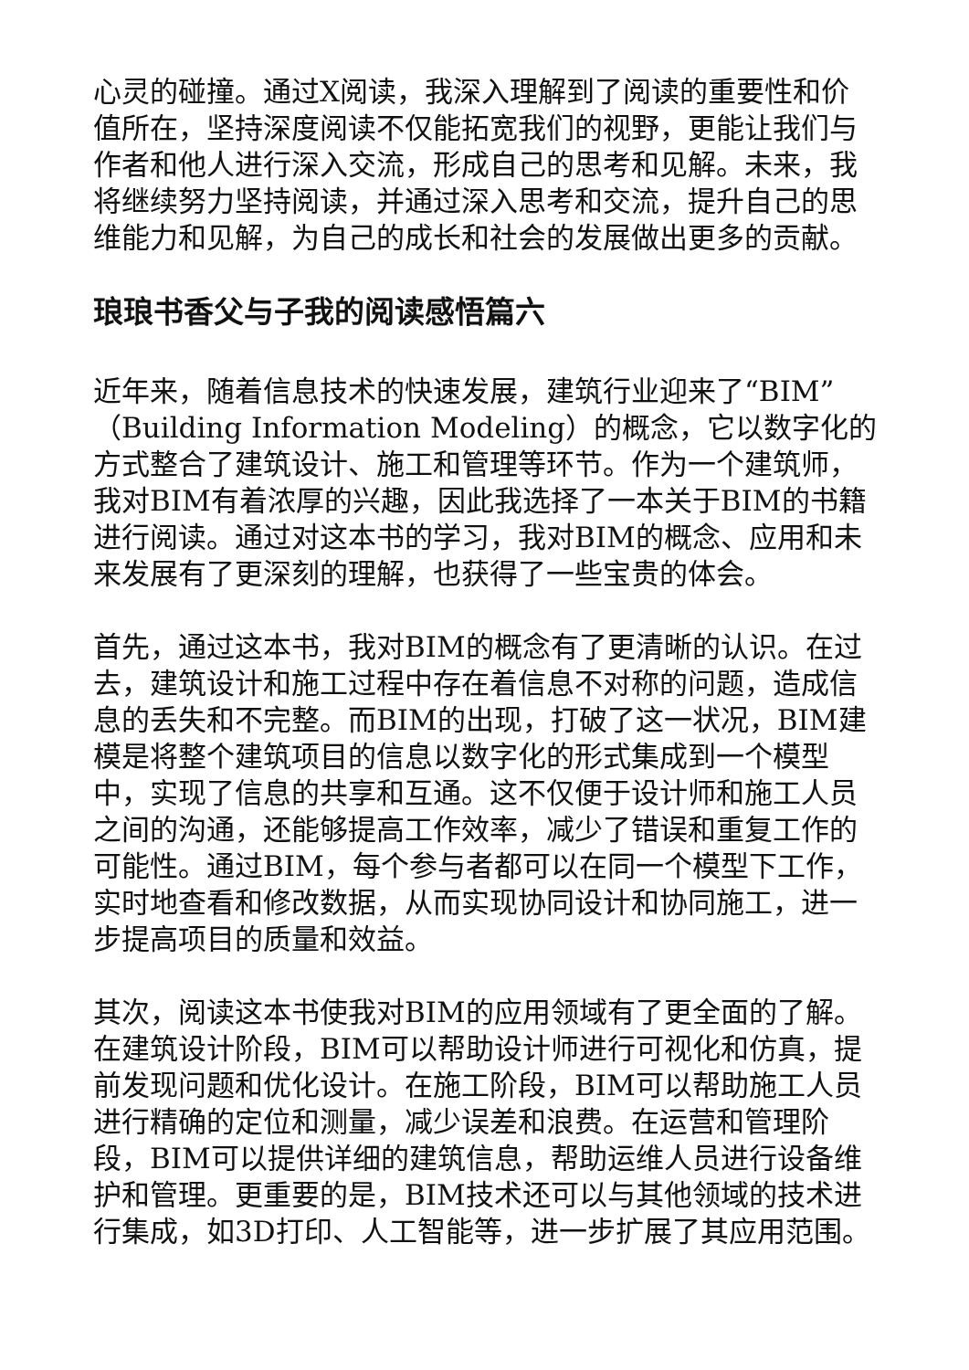心灵的碰撞。通过X阅读，我深入理解到了阅读的重要性和价值所在，坚持深度阅读不仅能拓宽我们的视野，更能让我们与作者和他人进行深入交流，形成自己的思考和见解。未来，我将继续努力坚持阅读，并通过深入思考和交流，提升自己的思维能力和见解，为自己的成长和社会的发展做出更多的贡献。
琅琅书香父与子我的阅读感悟篇六
近年来，随着信息技术的快速发展，建筑行业迎来了“BIM”（Building Information Modeling）的概念，它以数字化的方式整合了建筑设计、施工和管理等环节。作为一个建筑师，我对BIM有着浓厚的兴趣，因此我选择了一本关于BIM的书籍进行阅读。通过对这本书的学习，我对BIM的概念、应用和未来发展有了更深刻的理解，也获得了一些宝贵的体会。
首先，通过这本书，我对BIM的概念有了更清晰的认识。在过去，建筑设计和施工过程中存在着信息不对称的问题，造成信息的丢失和不完整。而BIM的出现，打破了这一状况，BIM建模是将整个建筑项目的信息以数字化的形式集成到一个模型中，实现了信息的共享和互通。这不仅便于设计师和施工人员之间的沟通，还能够提高工作效率，减少了错误和重复工作的可能性。通过BIM，每个参与者都可以在同一个模型下工作，实时地查看和修改数据，从而实现协同设计和协同施工，进一步提高项目的质量和效益。
其次，阅读这本书使我对BIM的应用领域有了更全面的了解。在建筑设计阶段，BIM可以帮助设计师进行可视化和仿真，提前发现问题和优化设计。在施工阶段，BIM可以帮助施工人员进行精确的定位和测量，减少误差和浪费。在运营和管理阶段，BIM可以提供详细的建筑信息，帮助运维人员进行设备维护和管理。更重要的是，BIM技术还可以与其他领域的技术进行集成，如3D打印、人工智能等，进一步扩展了其应用范围。